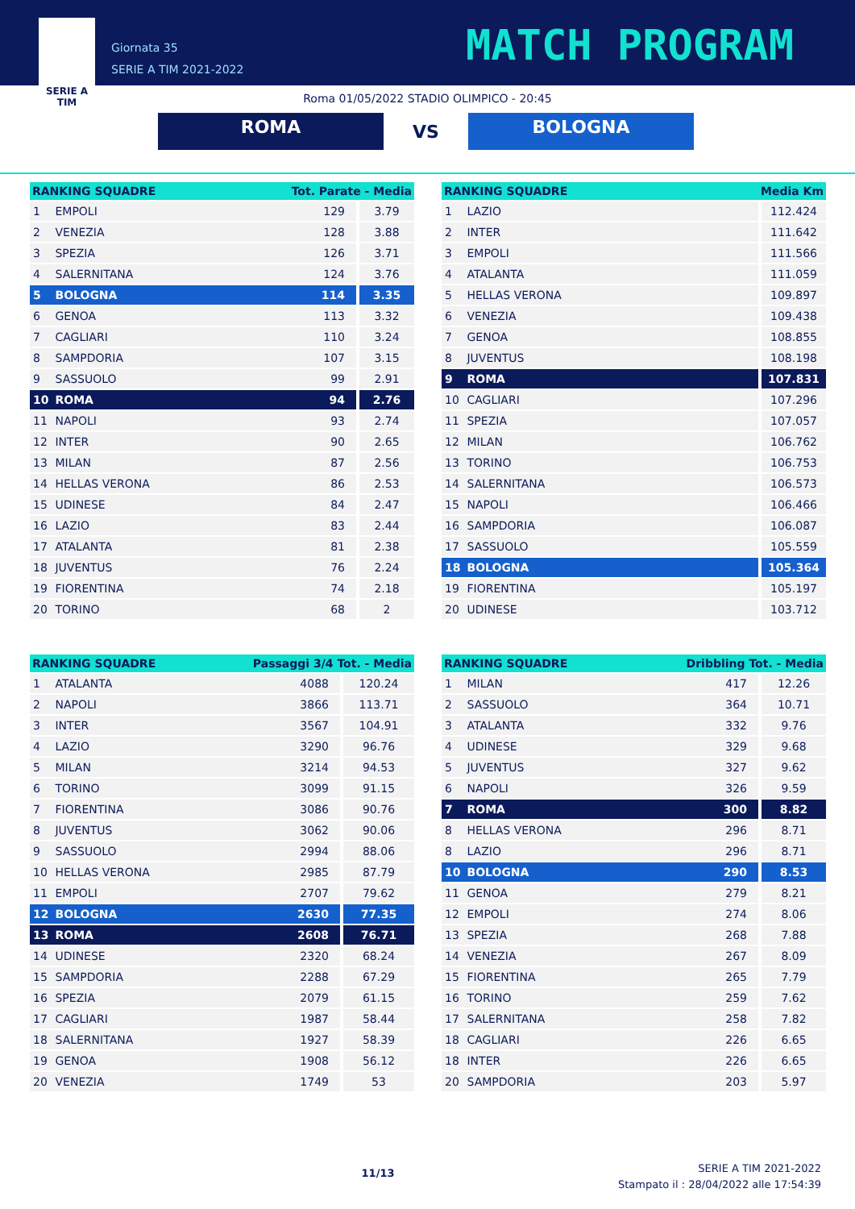SERIE A
TIM
Giornata 35
SERIE A TIM 2021-2022
MATCH PROGRAM
Roma 01/05/2022 STADIO OLIMPICO - 20:45
ROMA
VS
BOLOGNA
| RANKING SQUADRE | | Tot. Parate - Media | |
| --- | --- | --- | --- |
| 1 | EMPOLI | 129 | 3.79 |
| 2 | VENEZIA | 128 | 3.88 |
| 3 | SPEZIA | 126 | 3.71 |
| 4 | SALERNITANA | 124 | 3.76 |
| 5 | BOLOGNA | 114 | 3.35 |
| 6 | GENOA | 113 | 3.32 |
| 7 | CAGLIARI | 110 | 3.24 |
| 8 | SAMPDORIA | 107 | 3.15 |
| 9 | SASSUOLO | 99 | 2.91 |
| 10 | ROMA | 94 | 2.76 |
| 11 | NAPOLI | 93 | 2.74 |
| 12 | INTER | 90 | 2.65 |
| 13 | MILAN | 87 | 2.56 |
| 14 | HELLAS VERONA | 86 | 2.53 |
| 15 | UDINESE | 84 | 2.47 |
| 16 | LAZIO | 83 | 2.44 |
| 17 | ATALANTA | 81 | 2.38 |
| 18 | JUVENTUS | 76 | 2.24 |
| 19 | FIORENTINA | 74 | 2.18 |
| 20 | TORINO | 68 | 2 |
| RANKING SQUADRE | | Media Km |
| --- | --- | --- |
| 1 | LAZIO | 112.424 |
| 2 | INTER | 111.642 |
| 3 | EMPOLI | 111.566 |
| 4 | ATALANTA | 111.059 |
| 5 | HELLAS VERONA | 109.897 |
| 6 | VENEZIA | 109.438 |
| 7 | GENOA | 108.855 |
| 8 | JUVENTUS | 108.198 |
| 9 | ROMA | 107.831 |
| 10 | CAGLIARI | 107.296 |
| 11 | SPEZIA | 107.057 |
| 12 | MILAN | 106.762 |
| 13 | TORINO | 106.753 |
| 14 | SALERNITANA | 106.573 |
| 15 | NAPOLI | 106.466 |
| 16 | SAMPDORIA | 106.087 |
| 17 | SASSUOLO | 105.559 |
| 18 | BOLOGNA | 105.364 |
| 19 | FIORENTINA | 105.197 |
| 20 | UDINESE | 103.712 |
| RANKING SQUADRE | | Passaggi 3/4 Tot. - Media | |
| --- | --- | --- | --- |
| 1 | ATALANTA | 4088 | 120.24 |
| 2 | NAPOLI | 3866 | 113.71 |
| 3 | INTER | 3567 | 104.91 |
| 4 | LAZIO | 3290 | 96.76 |
| 5 | MILAN | 3214 | 94.53 |
| 6 | TORINO | 3099 | 91.15 |
| 7 | FIORENTINA | 3086 | 90.76 |
| 8 | JUVENTUS | 3062 | 90.06 |
| 9 | SASSUOLO | 2994 | 88.06 |
| 10 | HELLAS VERONA | 2985 | 87.79 |
| 11 | EMPOLI | 2707 | 79.62 |
| 12 | BOLOGNA | 2630 | 77.35 |
| 13 | ROMA | 2608 | 76.71 |
| 14 | UDINESE | 2320 | 68.24 |
| 15 | SAMPDORIA | 2288 | 67.29 |
| 16 | SPEZIA | 2079 | 61.15 |
| 17 | CAGLIARI | 1987 | 58.44 |
| 18 | SALERNITANA | 1927 | 58.39 |
| 19 | GENOA | 1908 | 56.12 |
| 20 | VENEZIA | 1749 | 53 |
| RANKING SQUADRE | | Dribbling Tot. - Media | |
| --- | --- | --- | --- |
| 1 | MILAN | 417 | 12.26 |
| 2 | SASSUOLO | 364 | 10.71 |
| 3 | ATALANTA | 332 | 9.76 |
| 4 | UDINESE | 329 | 9.68 |
| 5 | JUVENTUS | 327 | 9.62 |
| 6 | NAPOLI | 326 | 9.59 |
| 7 | ROMA | 300 | 8.82 |
| 8 | HELLAS VERONA | 296 | 8.71 |
| 8 | LAZIO | 296 | 8.71 |
| 10 | BOLOGNA | 290 | 8.53 |
| 11 | GENOA | 279 | 8.21 |
| 12 | EMPOLI | 274 | 8.06 |
| 13 | SPEZIA | 268 | 7.88 |
| 14 | VENEZIA | 267 | 8.09 |
| 15 | FIORENTINA | 265 | 7.79 |
| 16 | TORINO | 259 | 7.62 |
| 17 | SALERNITANA | 258 | 7.82 |
| 18 | CAGLIARI | 226 | 6.65 |
| 18 | INTER | 226 | 6.65 |
| 20 | SAMPDORIA | 203 | 5.97 |
11/13
SERIE A TIM 2021-2022
Stampato il : 28/04/2022 alle 17:54:39